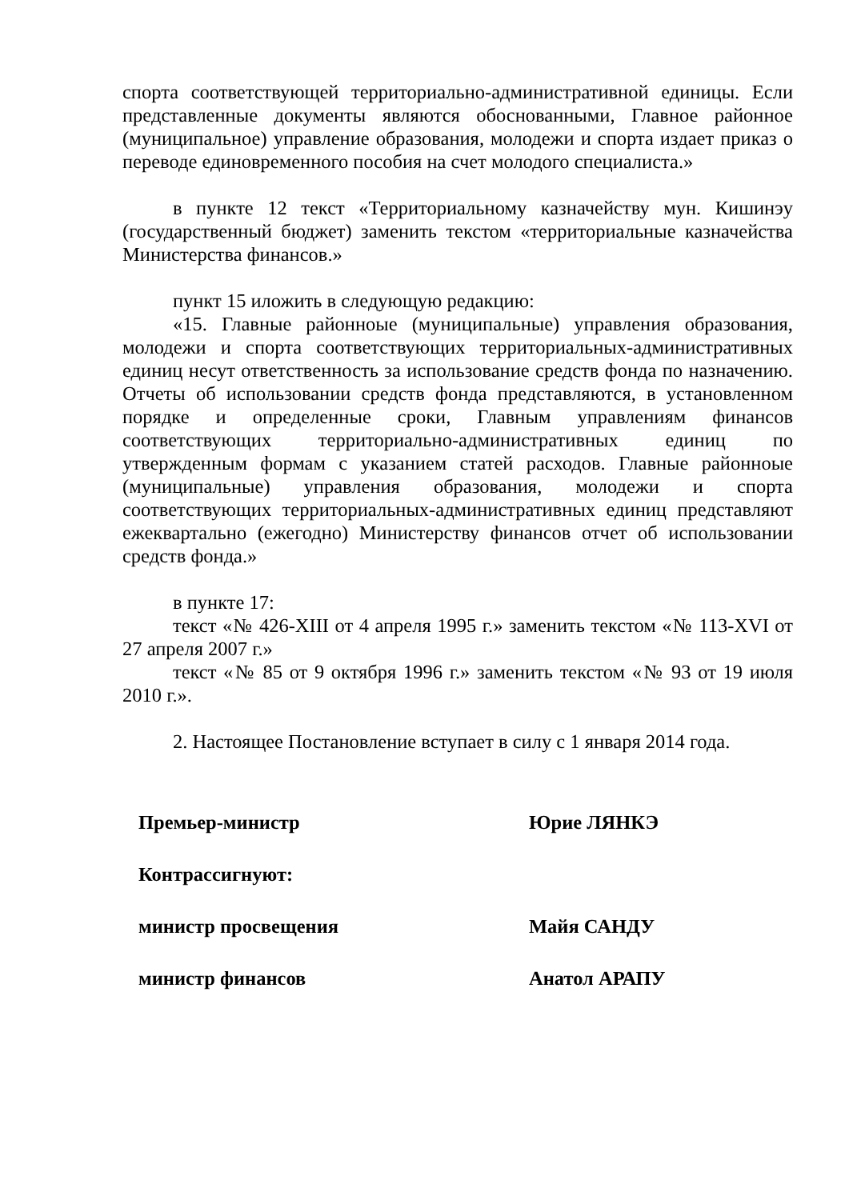спорта соответствующей территориально-административной единицы. Если представленные документы являются обоснованными, Главное районное (муниципальное) управление образования, молодежи и спорта издает приказ о переводе единовременного пособия на счет молодого специалиста.»
в пункте 12 текст «Территориальному казначейству мун. Кишинэу (государственный бюджет) заменить текстом «территориальные казначейства Министерства финансов.»
пункт 15 иложить в следующую редакцию:
«15. Главные районноые (муниципальные) управления образования, молодежи и спорта соответствующих территориальных-административных единиц несут ответственность за использование средств фонда по назначению. Отчеты об использовании средств фонда представляются, в установленном порядке и определенные сроки, Главным управлениям финансов соответствующих территориально-административных единиц по утвержденным формам с указанием статей расходов. Главные районноые (муниципальные) управления образования, молодежи и спорта соответствующих территориальных-административных единиц представляют ежеквартально (ежегодно) Министерству финансов отчет об использовании средств фонда.»
в пункте 17:
текст «№ 426-XIII от 4 апреля 1995 г.» заменить текстом «№ 113-XVI от 27 апреля 2007 г.»
текст «№ 85 от 9 октября 1996 г.» заменить текстом «№ 93 от 19 июля 2010 г.».
2. Настоящее Постановление вступает в силу с 1 января 2014 года.
Премьер-министр Юрие ЛЯНКЭ
Контрассигнуют:
министр просвещения Майя САНДУ
министр финансов Анатол АРАПУ